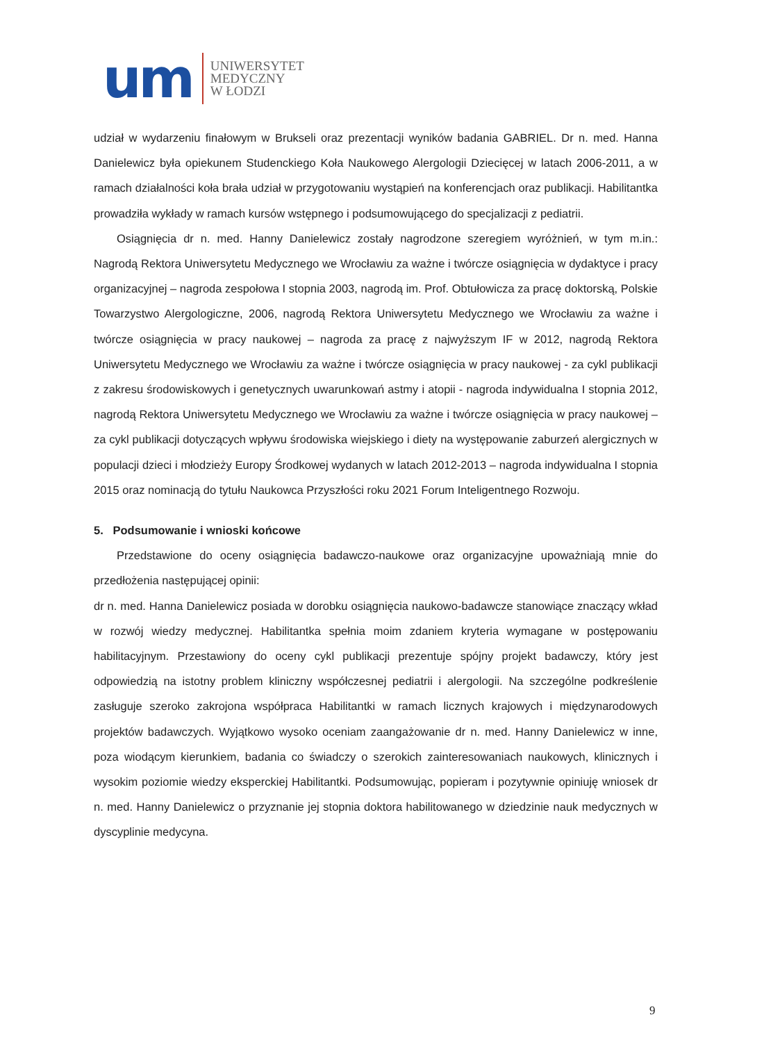um
UNIWERSYTET
MEDYCZNY
W ŁODZI
udział w wydarzeniu finałowym w Brukseli oraz prezentacji wyników badania GABRIEL. Dr n. med. Hanna Danielewicz była opiekunem Studenckiego Koła Naukowego Alergologii Dziecięcej w latach 2006-2011, a w ramach działalności koła brała udział w przygotowaniu wystąpień na konferencjach oraz publikacji. Habilitantka prowadziła wykłady w ramach kursów wstępnego i podsumowującego do specjalizacji z pediatrii.
Osiągnięcia dr n. med. Hanny Danielewicz zostały nagrodzone szeregiem wyróżnień, w tym m.in.: Nagrodą Rektora Uniwersytetu Medycznego we Wrocławiu za ważne i twórcze osiągnięcia w dydaktyce i pracy organizacyjnej – nagroda zespołowa I stopnia 2003, nagrodą im. Prof. Obtułowicza za pracę doktorską, Polskie Towarzystwo Alergologiczne, 2006, nagrodą Rektora Uniwersytetu Medycznego we Wrocławiu za ważne i twórcze osiągnięcia w pracy naukowej – nagroda za pracę z najwyższym IF w 2012, nagrodą Rektora Uniwersytetu Medycznego we Wrocławiu za ważne i twórcze osiągnięcia w pracy naukowej - za cykl publikacji z zakresu środowiskowych i genetycznych uwarunkowań astmy i atopii - nagroda indywidualna I stopnia 2012, nagrodą Rektora Uniwersytetu Medycznego we Wrocławiu za ważne i twórcze osiągnięcia w pracy naukowej – za cykl publikacji dotyczących wpływu środowiska wiejskiego i diety na występowanie zaburzeń alergicznych w populacji dzieci i młodzieży Europy Środkowej wydanych w latach 2012-2013 – nagroda indywidualna I stopnia 2015 oraz nominacją do tytułu Naukowca Przyszłości roku 2021 Forum Inteligentnego Rozwoju.
5. Podsumowanie i wnioski końcowe
Przedstawione do oceny osiągnięcia badawczo-naukowe oraz organizacyjne upoważniają mnie do przedłożenia następującej opinii:
dr n. med. Hanna Danielewicz posiada w dorobku osiągnięcia naukowo-badawcze stanowiące znaczący wkład w rozwój wiedzy medycznej. Habilitantka spełnia moim zdaniem kryteria wymagane w postępowaniu habilitacyjnym. Przestawiony do oceny cykl publikacji prezentuje spójny projekt badawczy, który jest odpowiedzią na istotny problem kliniczny współczesnej pediatrii i alergologii. Na szczególne podkreślenie zasługuje szeroko zakrojona współpraca Habilitantki w ramach licznych krajowych i międzynarodowych projektów badawczych. Wyjątkowo wysoko oceniam zaangażowanie dr n. med. Hanny Danielewicz w inne, poza wiodącym kierunkiem, badania co świadczy o szerokich zainteresowaniach naukowych, klinicznych i wysokim poziomie wiedzy eksperckiej Habilitantki. Podsumowując, popieram i pozytywnie opiniuję wniosek dr n. med. Hanny Danielewicz o przyznanie jej stopnia doktora habilitowanego w dziedzinie nauk medycznych w dyscyplinie medycyna.
9